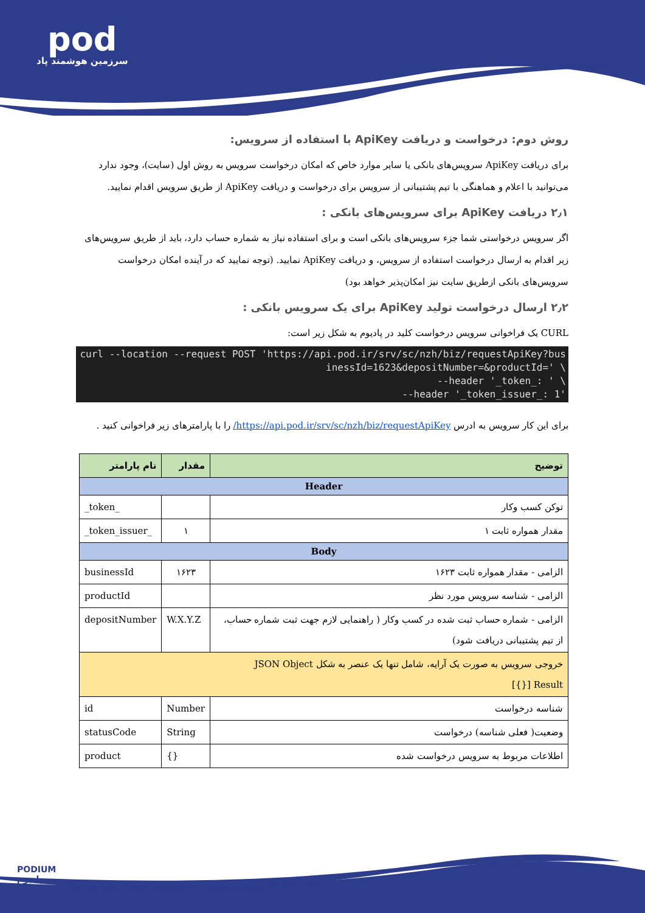pod
سرزمین هوشمند پاد
روش دوم: درخواست و دریافت ApiKey با استفاده از سرویس:
برای دریافت ApiKey سرویس‌های بانکی یا سایر موارد خاص که امکان درخواست سرویس به روش اول (سایت)، وجود ندارد می‌توانید با اعلام و هماهنگی با تیم پشتیبانی از سرویس برای درخواست و دریافت ApiKey از طریق سرویس اقدام نمایید.
۲٫۱ دریافت ApiKey برای سرویس‌های بانکی :
اگر سرویس درخواستی شما جزء سرویس‌های بانکی است و برای استفاده نیاز به شماره حساب دارد، باید از طریق سرویس‌های زیر اقدام به ارسال درخواست استفاده از سرویس، و دریافت ApiKey نمایید. (توجه نمایید که در آینده امکان درخواست سرویس‌های بانکی ازطریق سایت نیز امکان‌پذیر خواهد بود)
۲٫۲ ارسال درخواست تولید ApiKey برای یک سرویس بانکی :
CURL یک فراخوانی سرویس درخواست کلید در پادیوم به شکل زیر است:
curl --location --request POST 'https://api.pod.ir/srv/sc/nzh/biz/requestApiKey?businessId=1623&depositNumber=&productId=' \
--header '_token_: ' \
--header '_token_issuer_: 1'
برای این کار سرویس به ادرس https://api.pod.ir/srv/sc/nzh/biz/requestApiKey/ را با پارامترهای زیر فراخوانی کنید .
| توضیح | مقدار | نام پارامتر |
| --- | --- | --- |
| Header | | |
| توکن کسب وکار | | _token_ |
| مقدار همواره ثابت ۱ | ۱ | _token_issuer_ |
| Body | | |
| الزامی - مقدار همواره ثابت ۱۶۲۳ | ۱۶۲۳ | businessId |
| الزامی - شناسه سرویس مورد نظر | | productId |
| الزامی - شماره حساب ثبت شده در کسب وکار ( راهنمایی لازم جهت ثبت شماره حساب، از تیم پشتیبانی دریافت شود) | W.X.Y.Z | depositNumber |
| خروجی سرویس به صورت یک آرایه، شامل تنها یک عنصر به شکل JSON Object Result [{}] | | |
| شناسه درخواست | Number | id |
| وضعیت( فعلی شناسه) درخواست | String | statusCode |
| اطلاعات مربوط به سرویس درخواست شده | {} | product |
PODIUM
پادیوم